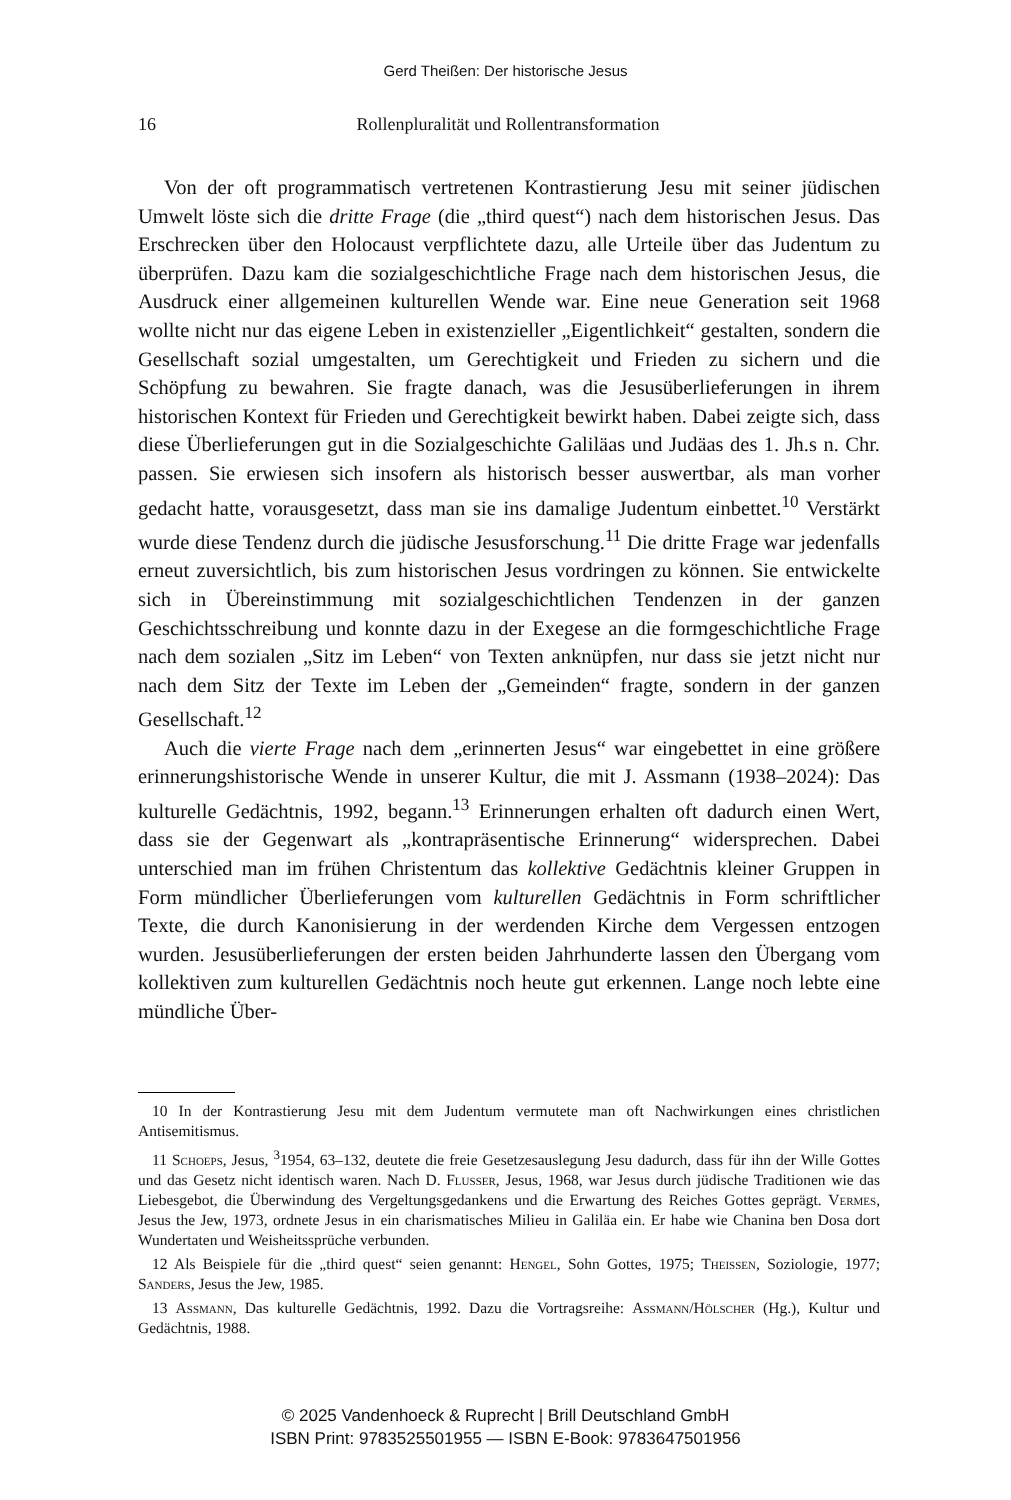Gerd Theißen: Der historische Jesus
16 Rollenpluralität und Rollentransformation
Von der oft programmatisch vertretenen Kontrastierung Jesu mit seiner jüdischen Umwelt löste sich die dritte Frage (die „third quest“) nach dem historischen Jesus. Das Erschrecken über den Holocaust verpflichtete dazu, alle Urteile über das Judentum zu überprüfen. Dazu kam die sozialgeschichtliche Frage nach dem historischen Jesus, die Ausdruck einer allgemeinen kulturellen Wende war. Eine neue Generation seit 1968 wollte nicht nur das eigene Leben in existenzieller „Eigentlichkeit“ gestalten, sondern die Gesellschaft sozial umgestalten, um Gerechtigkeit und Frieden zu sichern und die Schöpfung zu bewahren. Sie fragte danach, was die Jesusüberlieferungen in ihrem historischen Kontext für Frieden und Gerechtigkeit bewirkt haben. Dabei zeigte sich, dass diese Überlieferungen gut in die Sozialgeschichte Galiläas und Judäas des 1. Jh.s n. Chr. passen. Sie erwiesen sich insofern als historisch besser auswertbar, als man vorher gedacht hatte, vorausgesetzt, dass man sie ins damalige Judentum einbettet.<sup>10</sup> Verstärkt wurde diese Tendenz durch die jüdische Jesusforschung.<sup>11</sup> Die dritte Frage war jedenfalls erneut zuversichtlich, bis zum historischen Jesus vordringen zu können. Sie entwickelte sich in Übereinstimmung mit sozialgeschichtlichen Tendenzen in der ganzen Geschichtsschreibung und konnte dazu in der Exegese an die formgeschichtliche Frage nach dem sozialen „Sitz im Leben“ von Texten anknüpfen, nur dass sie jetzt nicht nur nach dem Sitz der Texte im Leben der „Gemeinden“ fragte, sondern in der ganzen Gesellschaft.<sup>12</sup>
Auch die vierte Frage nach dem „erinnerten Jesus“ war eingebettet in eine größere erinnerungshistorische Wende in unserer Kultur, die mit J. Assmann (1938–2024): Das kulturelle Gedächtnis, 1992, begann.<sup>13</sup> Erinnerungen erhalten oft dadurch einen Wert, dass sie der Gegenwart als „kontrapräsentische Erinnerung“ widersprechen. Dabei unterschied man im frühen Christentum das kollektive Gedächtnis kleiner Gruppen in Form mündlicher Überlieferungen vom kulturellen Gedächtnis in Form schriftlicher Texte, die durch Kanonisierung in der werdenden Kirche dem Vergessen entzogen wurden. Jesusüberlieferungen der ersten beiden Jahrhunderte lassen den Übergang vom kollektiven zum kulturellen Gedächtnis noch heute gut erkennen. Lange noch lebte eine mündliche Über-
10 In der Kontrastierung Jesu mit dem Judentum vermutete man oft Nachwirkungen eines christlichen Antisemitismus.
11 Schoeps, Jesus, <sup>3</sup>1954, 63–132, deutete die freie Gesetzesauslegung Jesu dadurch, dass für ihn der Wille Gottes und das Gesetz nicht identisch waren. Nach D. Flusser, Jesus, 1968, war Jesus durch jüdische Traditionen wie das Liebesgebot, die Überwindung des Vergeltungsgedankens und die Erwartung des Reiches Gottes geprägt. Vermes, Jesus the Jew, 1973, ordnete Jesus in ein charismatisches Milieu in Galiläa ein. Er habe wie Chanina ben Dosa dort Wundertaten und Weisheitssprüche verbunden.
12 Als Beispiele für die „third quest“ seien genannt: Hengel, Sohn Gottes, 1975; Theissen, Soziologie, 1977; Sanders, Jesus the Jew, 1985.
13 Assmann, Das kulturelle Gedächtnis, 1992. Dazu die Vortragsreihe: Assmann/Hölscher (Hg.), Kultur und Gedächtnis, 1988.
© 2025 Vandenhoeck & Ruprecht | Brill Deutschland GmbH
ISBN Print: 9783525501955 — ISBN E-Book: 9783647501956